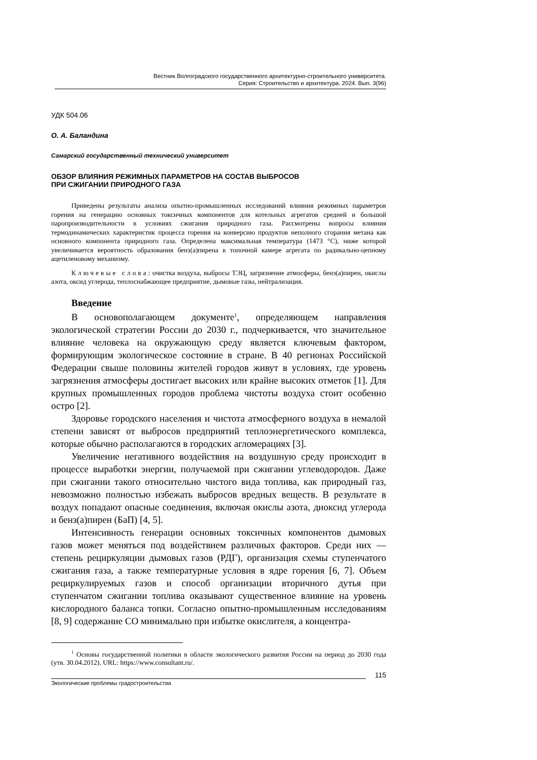Вестник Волгоградского государственного архитектурно-строительного университета.
Серия: Строительство и архитектура. 2024. Вып. 3(96)
УДК 504.06
О. А. Баландина
Самарский государственный технический университет
ОБЗОР ВЛИЯНИЯ РЕЖИМНЫХ ПАРАМЕТРОВ НА СОСТАВ ВЫБРОСОВ
ПРИ СЖИГАНИИ ПРИРОДНОГО ГАЗА
Приведены результаты анализа опытно-промышленных исследований влияния режимных параметров горения на генерацию основных токсичных компонентов для котельных агрегатов средней и большой паропроизводительности в условиях сжигания природного газа. Рассмотрены вопросы влияния термодинамических характеристик процесса горения на конверсию продуктов неполного сгорания метана как основного компонента природного газа. Определена максимальная температура (1473 °С), ниже которой увеличивается вероятность образования бенз(а)пирена в топочной камере агрегата по радикально-цепному ацетиленовому механизму.
Ключевые слова: очистка воздуха, выбросы ТЭЦ, загрязнение атмосферы, бенз(а)пирен, окислы азота, оксид углерода, теплоснабжающее предприятие, дымовые газы, нейтрализация.
Введение
В основополагающем документе<sup>1</sup>, определяющем направления экологической стратегии России до 2030 г., подчеркивается, что значительное влияние человека на окружающую среду является ключевым фактором, формирующим экологическое состояние в стране. В 40 регионах Российской Федерации свыше половины жителей городов живут в условиях, где уровень загрязнения атмосферы достигает высоких или крайне высоких отметок [1]. Для крупных промышленных городов проблема чистоты воздуха стоит особенно остро [2].
Здоровье городского населения и чистота атмосферного воздуха в немалой степени зависят от выбросов предприятий теплоэнергетического комплекса, которые обычно располагаются в городских агломерациях [3].
Увеличение негативного воздействия на воздушную среду происходит в процессе выработки энергии, получаемой при сжигании углеводородов. Даже при сжигании такого относительно чистого вида топлива, как природный газ, невозможно полностью избежать выбросов вредных веществ. В результате в воздух попадают опасные соединения, включая окислы азота, диоксид углерода и бенз(а)пирен (БаП) [4, 5].
Интенсивность генерации основных токсичных компонентов дымовых газов может меняться под воздействием различных факторов. Среди них — степень рециркуляции дымовых газов (РДГ), организация схемы ступенчатого сжигания газа, а также температурные условия в ядре горения [6, 7]. Объем рециркулируемых газов и способ организации вторичного дутья при ступенчатом сжигании топлива оказывают существенное влияние на уровень кислородного баланса топки. Согласно опытно-промышленным исследованиям [8, 9] содержание CO минимально при избытке окислителя, а концентра-
<sup>1</sup> Основы государственной политики в области экологического развития России на период до 2030 года (утв. 30.04.2012). URL: https://www.consultant.ru/.
115
Экологические проблемы градостроительства